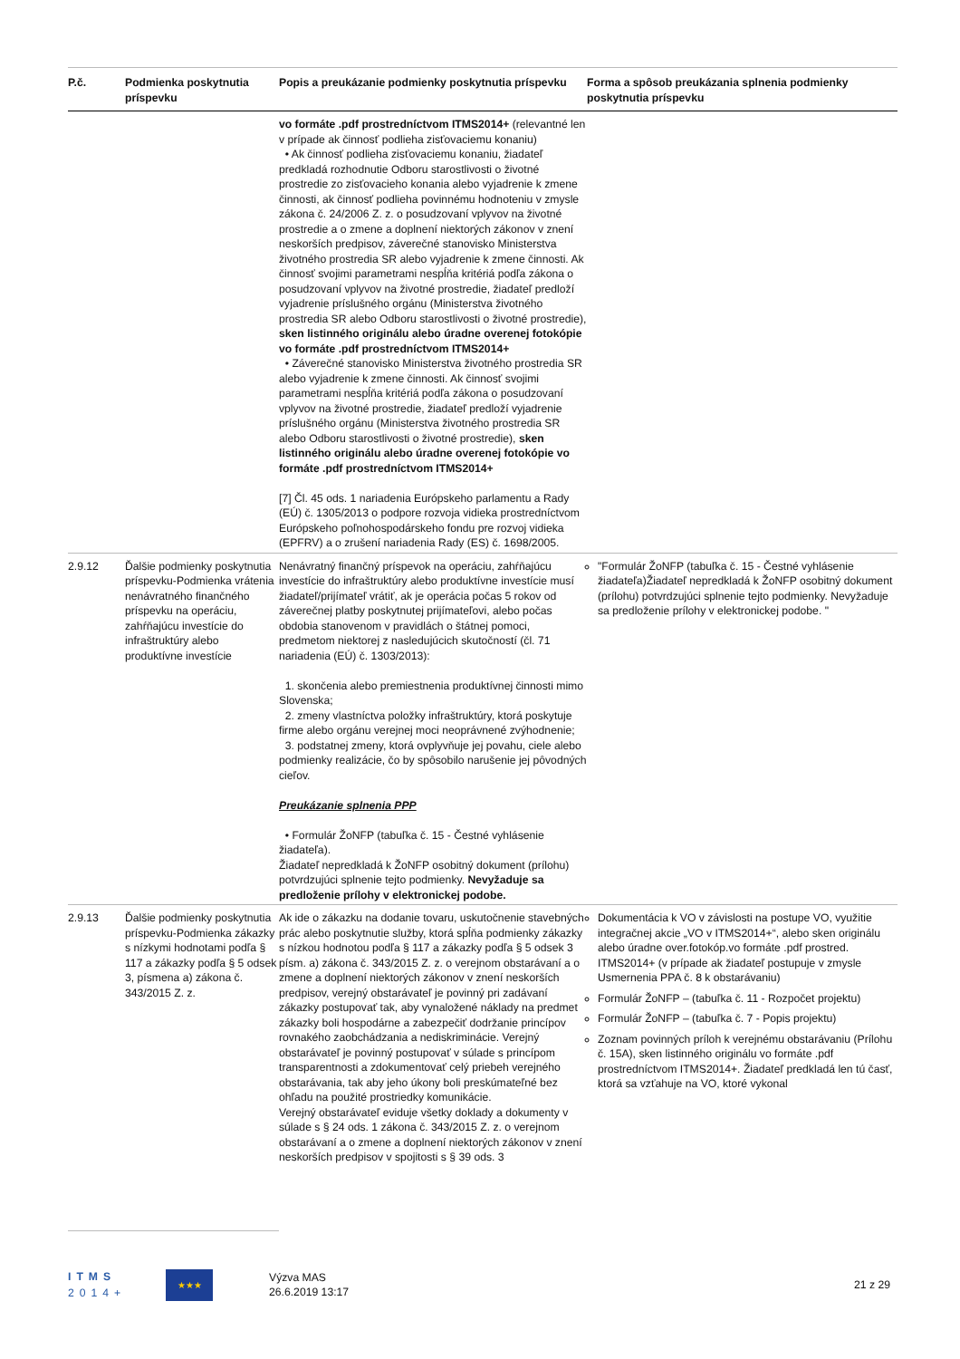| P.č. | Podmienka poskytnutia príspevku | Popis a preukázanie podmienky poskytnutia príspevku | Forma a spôsob preukázania splnenia podmienky poskytnutia príspevku |
| --- | --- | --- | --- |
| | | vo formáte .pdf prostredníctvom ITMS2014+ (relevantné len v prípade ak činnosť podlieha zisťovaciemu konaniu) • Ak činnosť podlieha zisťovaciemu konaniu, žiadateľ predkladá rozhodnutie Odboru starostlivosti o životné prostredie zo zisťovacieho konania alebo vyjadrenie k zmene činnosti, ak činnosť podlieha povinnému hodnoteniu v zmysle zákona č. 24/2006 Z. z. o posudzovaní vplyvov na životné prostredie a o zmene a doplnení niektorých zákonov v znení neskorších predpisov, záverečné stanovisko Ministerstva životného prostredia SR alebo vyjadrenie k zmene činnosti. Ak činnosť svojimi parametrami nespĺňa kritériá podľa zákona o posudzovaní vplyvov na životné prostredie, žiadateľ predloží vyjadrenie príslušného orgánu (Ministerstva životného prostredia SR alebo Odboru starostlivosti o životné prostredie), sken listinného originálu alebo úradne overenej fotokópie vo formáte .pdf prostredníctvom ITMS2014+ • Záverečné stanovisko Ministerstva životného prostredia SR alebo vyjadrenie k zmene činnosti. Ak činnosť svojimi parametrami nespĺňa kritériá podľa zákona o posudzovaní vplyvov na životné prostredie, žiadateľ predloží vyjadrenie príslušného orgánu (Ministerstva životného prostredia SR alebo Odboru starostlivosti o životné prostredie), sken listinného originálu alebo úradne overenej fotokópie vo formáte .pdf prostredníctvom ITMS2014+ [7] Čl. 45 ods. 1 nariadenia Európskeho parlamentu a Rady (EÚ) č. 1305/2013 o podpore rozvoja vidieka prostredníctvom Európskeho poľnohospodárskeho fondu pre rozvoj vidieka (EPFRV) a o zrušení nariadenia Rady (ES) č. 1698/2005. | |
| 2.9.12 | Ďalšie podmienky poskytnutia príspevku-Podmienka vrátenia nenávratného finančného príspevku na operáciu, zahŕňajúcu investície do infraštruktúry alebo produktívne investície | Nenávratný finančný príspevok na operáciu, zahŕňajúcu investície do infraštruktúry alebo produktívne investície musí žiadateľ/prijímateľ vrátiť, ak je operácia počas 5 rokov od záverečnej platby poskytnutej prijímateľovi, alebo počas obdobia stanovenom v pravidlách o štátnej pomoci, predmetom niektorej z nasledujúcich skutočností (čl. 71 nariadenia (EÚ) č. 1303/2013): 1. skončenia alebo premiestnenia produktívnej činnosti mimo Slovenska; 2. zmeny vlastníctva položky infraštruktúry, ktorá poskytuje firme alebo orgánu verejnej moci neoprávnené zvýhodnenie; 3. podstatnej zmeny, ktorá ovplyvňuje jej povahu, ciele alebo podmienky realizácie, čo by spôsobilo narušenie jej pôvodných cieľov. Preukázanie splnenia PPP • Formulár ŽoNFP (tabuľka č. 15 - Čestné vyhlásenie žiadateľa). Žiadateľ nepredkladá k ŽoNFP osobitný dokument (prílohu) potvrdzujúci splnenie tejto podmienky. Nevyžaduje sa predloženie prílohy v elektronickej podobe. | "Formulár ŽoNFP (tabuľka č. 15 - Čestné vyhlásenie žiadateľa)Žiadateľ nepredkladá k ŽoNFP osobitný dokument (prílohu) potvrdzujúci splnenie tejto podmienky. Nevyžaduje sa predloženie prílohy v elektronickej podobe. " |
| 2.9.13 | Ďalšie podmienky poskytnutia príspevku-Podmienka zákazky s nízkymi hodnotami podľa § 117 a zákazky podľa § 5 odsek 3, písmena a) zákona č. 343/2015 Z. z. | Ak ide o zákazku na dodanie tovaru, uskutočnenie stavebných prác alebo poskytnutie služby, ktorá spĺňa podmienky zákazky s nízkou hodnotou podľa § 117 a zákazky podľa § 5 odsek 3 písm. a) zákona č. 343/2015 Z. z. o verejnom obstarávaní a o zmene a doplnení niektorých zákonov v znení neskorších predpisov, verejný obstarávateľ je povinný pri zadávaní zákazky postupovať tak, aby vynaložené náklady na predmet zákazky boli hospodárne a zabezpečiť dodržanie princípov rovnakého zaobchádzania a nediskriminácie. Verejný obstarávateľ je povinný postupovať v súlade s princípom transparentnosti a zdokumentovať celý priebeh verejného obstarávania, tak aby jeho úkony boli preskúmateľné bez ohľadu na použité prostriedky komunikácie. Verejný obstarávateľ eviduje všetky doklady a dokumenty v súlade s § 24 ods. 1 zákona č. 343/2015 Z. z. o verejnom obstarávaní a o zmene a doplnení niektorých zákonov v znení neskorších predpisov v spojitosti s § 39 ods. 3 | Dokumentácia k VO v závislosti na postupe VO, využitie integračnej akcie „VO v ITMS2014+“, alebo sken originálu alebo úradne over.fotokóp.vo formáte .pdf prostred. ITMS2014+ (v prípade ak žiadateľ postupuje v zmysle Usmernenia PPA č. 8 k obstarávaniu) Formulár ŽoNFP – (tabuľka č. 11 - Rozpočet projektu) Formulár ŽoNFP – (tabuľka č. 7 - Popis projektu) Zoznam povinných príloh k verejnému obstarávaniu (Prílohu č. 15A), sken listinného originálu vo formáte .pdf prostredníctvom ITMS2014+. Žiadateľ predkladá len tú časť, ktorá sa vzťahuje na VO, ktoré vykonal |
ITMS
2014+
★★★
Výzva MAS
26.6.2019 13:17
21 z 29